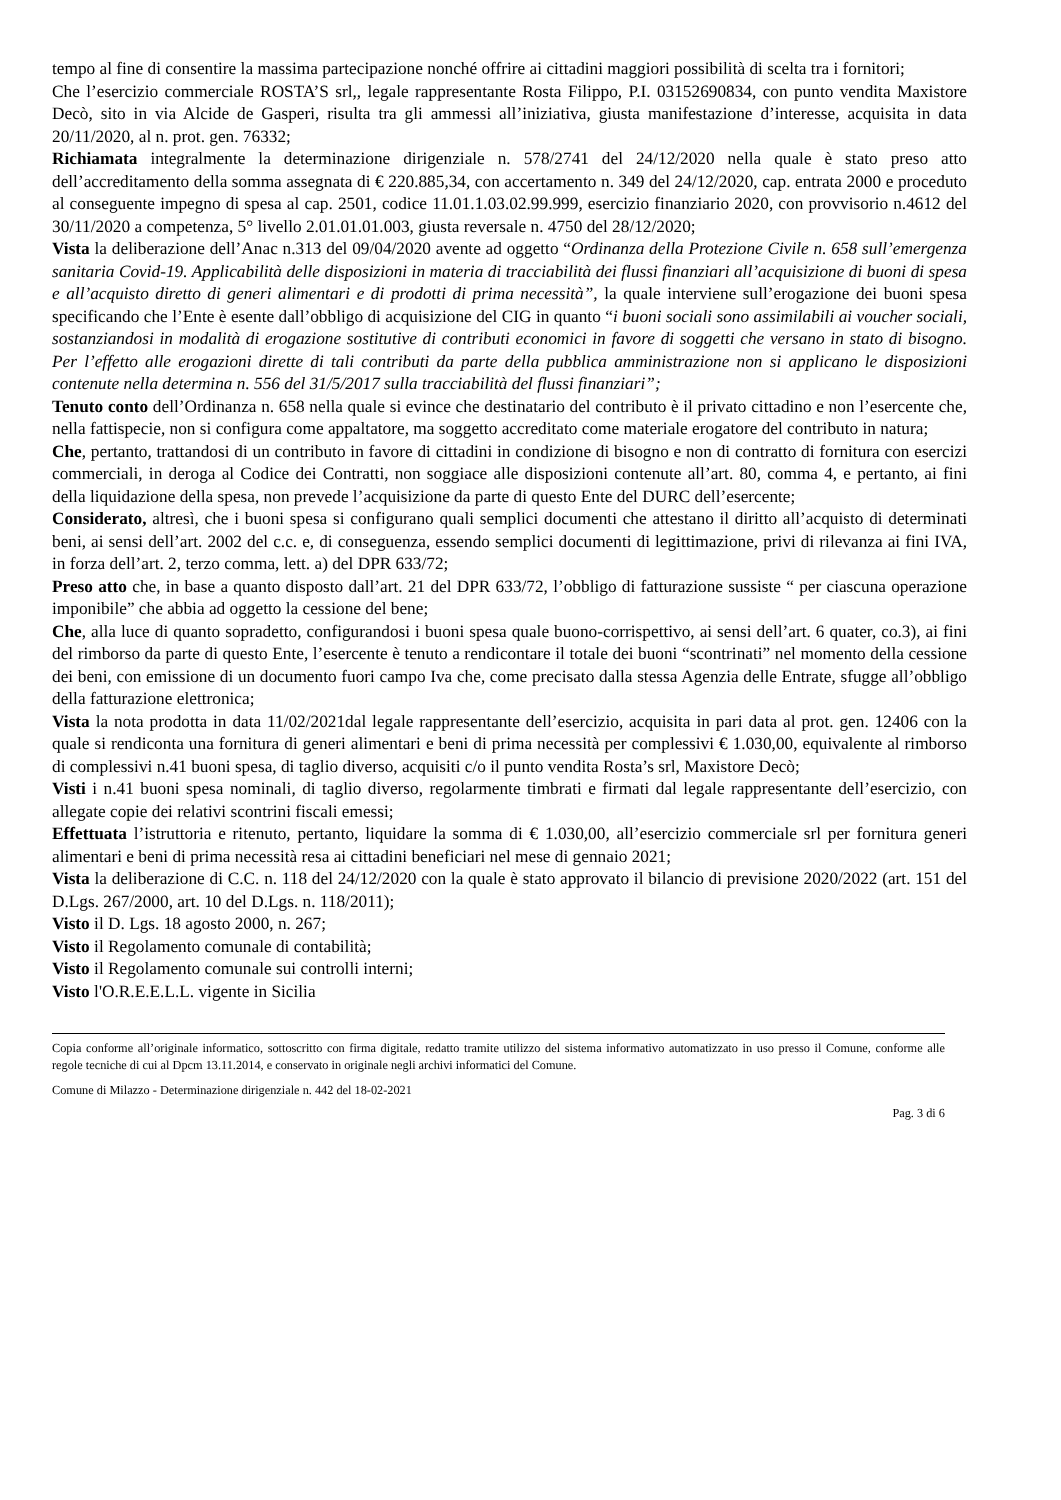tempo al fine di consentire la massima partecipazione nonché offrire ai cittadini maggiori possibilità di scelta tra i fornitori;
Che l’esercizio commerciale ROSTA’S srl,, legale rappresentante Rosta Filippo, P.I. 03152690834, con punto vendita Maxistore Decò, sito in via Alcide de Gasperi, risulta tra gli ammessi all’iniziativa, giusta manifestazione d’interesse, acquisita in data 20/11/2020, al n. prot. gen. 76332;
Richiamata integralmente la determinazione dirigenziale n. 578/2741 del 24/12/2020 nella quale è stato preso atto dell’accreditamento della somma assegnata di € 220.885,34, con accertamento n. 349 del 24/12/2020, cap. entrata 2000 e proceduto al conseguente impegno di spesa al cap. 2501, codice 11.01.1.03.02.99.999, esercizio finanziario 2020, con provvisorio n.4612 del 30/11/2020 a competenza, 5° livello 2.01.01.01.003, giusta reversale n. 4750 del 28/12/2020;
Vista la deliberazione dell’Anac n.313 del 09/04/2020 avente ad oggetto “Ordinanza della Protezione Civile n. 658 sull’emergenza sanitaria Covid-19. Applicabilità delle disposizioni in materia di tracciabilità dei flussi finanziari all’acquisizione di buoni di spesa e all’acquisto diretto di generi alimentari e di prodotti di prima necessità”, la quale interviene sull’erogazione dei buoni spesa specificando che l’Ente è esente dall’obbligo di acquisizione del CIG in quanto “i buoni sociali sono assimilabili ai voucher sociali, sostanziandosi in modalità di erogazione sostitutive di contributi economici in favore di soggetti che versano in stato di bisogno. Per l’effetto alle erogazioni dirette di tali contributi da parte della pubblica amministrazione non si applicano le disposizioni contenute nella determina n. 556 del 31/5/2017 sulla tracciabilità del flussi finanziari”;
Tenuto conto dell’Ordinanza n. 658 nella quale si evince che destinatario del contributo è il privato cittadino e non l’esercente che, nella fattispecie, non si configura come appaltatore, ma soggetto accreditato come materiale erogatore del contributo in natura;
Che, pertanto, trattandosi di un contributo in favore di cittadini in condizione di bisogno e non di contratto di fornitura con esercizi commerciali, in deroga al Codice dei Contratti, non soggiace alle disposizioni contenute all’art. 80, comma 4, e pertanto, ai fini della liquidazione della spesa, non prevede l’acquisizione da parte di questo Ente del DURC dell’esercente;
Considerato, altresì, che i buoni spesa si configurano quali semplici documenti che attestano il diritto all’acquisto di determinati beni, ai sensi dell’art. 2002 del c.c. e, di conseguenza, essendo semplici documenti di legittimazione, privi di rilevanza ai fini IVA, in forza dell’art. 2, terzo comma, lett. a) del DPR 633/72;
Preso atto che, in base a quanto disposto dall’art. 21 del DPR 633/72, l’obbligo di fatturazione sussiste “ per ciascuna operazione imponibile” che abbia ad oggetto la cessione del bene;
Che, alla luce di quanto sopradetto, configurandosi i buoni spesa quale buono-corrispettivo, ai sensi dell’art. 6 quater, co.3), ai fini del rimborso da parte di questo Ente, l’esercente è tenuto a rendicontare il totale dei buoni “scontrinati” nel momento della cessione dei beni, con emissione di un documento fuori campo Iva che, come precisato dalla stessa Agenzia delle Entrate, sfugge all’obbligo della fatturazione elettronica;
Vista la nota prodotta in data 11/02/2021dal legale rappresentante dell’esercizio, acquisita in pari data al prot. gen. 12406 con la quale si rendiconta una fornitura di generi alimentari e beni di prima necessità per complessivi € 1.030,00, equivalente al rimborso di complessivi n.41 buoni spesa, di taglio diverso, acquisiti c/o il punto vendita Rosta’s srl, Maxistore Decò;
Visti i n.41 buoni spesa nominali, di taglio diverso, regolarmente timbrati e firmati dal legale rappresentante dell’esercizio, con allegate copie dei relativi scontrini fiscali emessi;
Effettuata l’istruttoria e ritenuto, pertanto, liquidare la somma di € 1.030,00, all’esercizio commerciale srl per fornitura generi alimentari e beni di prima necessità resa ai cittadini beneficiari nel mese di gennaio 2021;
Vista la deliberazione di C.C. n. 118 del 24/12/2020 con la quale è stato approvato il bilancio di previsione 2020/2022 (art. 151 del D.Lgs. 267/2000, art. 10 del D.Lgs. n. 118/2011);
Visto il D. Lgs. 18 agosto 2000, n. 267;
Visto il Regolamento comunale di contabilità;
Visto il Regolamento comunale sui controlli interni;
Visto l'O.R.E.E.L.L. vigente in Sicilia
Copia conforme all’originale informatico, sottoscritto con firma digitale, redatto tramite utilizzo del sistema informativo automatizzato in uso presso il Comune, conforme alle regole tecniche di cui al Dpcm 13.11.2014, e conservato in originale negli archivi informatici del Comune.
Comune di Milazzo - Determinazione dirigenziale n. 442 del 18-02-2021
Pag. 3 di 6